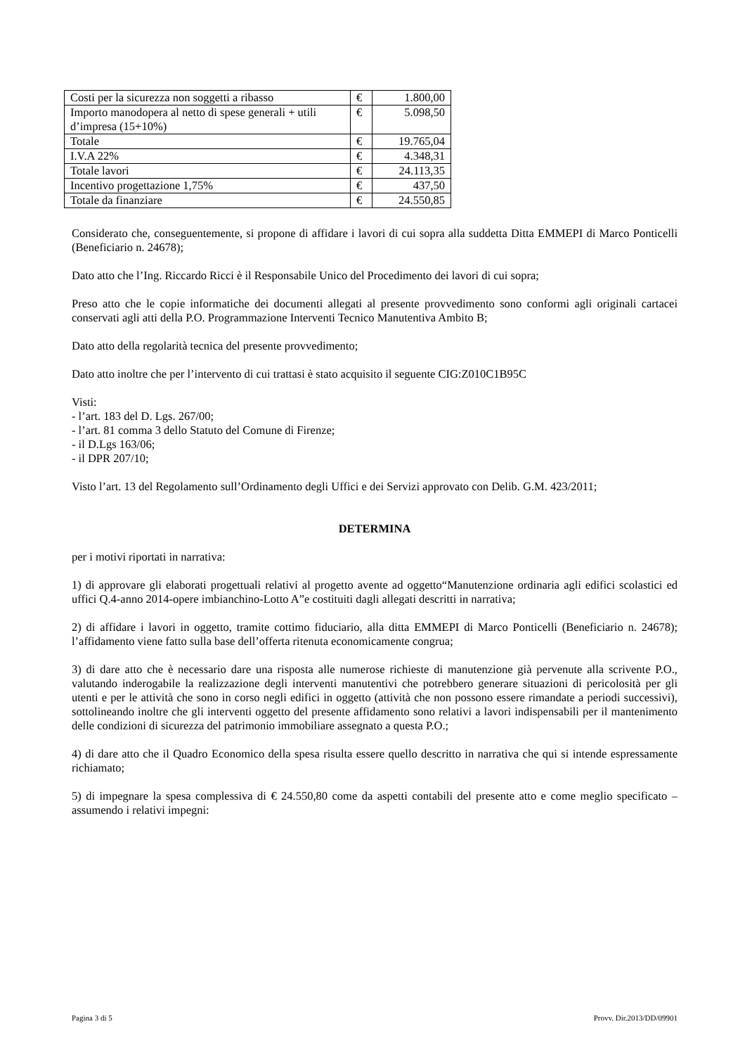| Costi per la sicurezza non soggetti a ribasso | € | 1.800,00 |
| Importo manodopera al netto di spese generali + utili d’impresa (15+10%) | € | 5.098,50 |
| Totale | € | 19.765,04 |
| I.V.A 22% | € | 4.348,31 |
| Totale lavori | € | 24.113,35 |
| Incentivo progettazione 1,75% | € | 437,50 |
| Totale da finanziare | € | 24.550,85 |
Considerato che, conseguentemente, si propone di affidare i lavori di cui sopra alla suddetta Ditta EMMEPI di Marco Ponticelli (Beneficiario n. 24678);
Dato atto che l’Ing. Riccardo Ricci è il Responsabile Unico del Procedimento dei lavori di cui sopra;
Preso atto che le copie informatiche dei documenti allegati al presente provvedimento sono conformi agli originali cartacei conservati agli atti della P.O. Programmazione Interventi Tecnico Manutentiva Ambito B;
Dato atto della regolarità tecnica del presente provvedimento;
Dato atto inoltre che per l’intervento di cui trattasi è stato acquisito il seguente CIG:Z010C1B95C
Visti:
- l’art. 183 del D. Lgs. 267/00;
- l’art. 81 comma 3 dello Statuto del Comune di Firenze;
- il D.Lgs 163/06;
- il DPR 207/10;
Visto l’art. 13 del Regolamento sull’Ordinamento degli Uffici e dei Servizi approvato con Delib. G.M. 423/2011;
DETERMINA
per i motivi riportati in narrativa:
1) di approvare gli elaborati progettuali relativi al progetto avente ad oggetto“Manutenzione ordinaria agli edifici scolastici ed uffici Q.4-anno 2014-opere imbianchino-Lotto A”e costituiti dagli allegati descritti in narrativa;
2) di affidare i lavori in oggetto, tramite cottimo fiduciario, alla ditta EMMEPI di Marco Ponticelli (Beneficiario n. 24678); l’affidamento viene fatto sulla base dell’offerta ritenuta economicamente congrua;
3) di dare atto che è necessario dare una risposta alle numerose richieste di manutenzione già pervenute alla scrivente P.O., valutando inderogabile la realizzazione degli interventi manutentivi che potrebbero generare situazioni di pericolosità per gli utenti e per le attività che sono in corso negli edifici in oggetto (attività che non possono essere rimandate a periodi successivi), sottolineando inoltre che gli interventi oggetto del presente affidamento sono relativi a lavori indispensabili per il mantenimento delle condizioni di sicurezza del patrimonio immobiliare assegnato a questa P.O.;
4) di dare atto che il Quadro Economico della spesa risulta essere quello descritto in narrativa che qui si intende espressamente richiamato;
5) di impegnare la spesa complessiva di € 24.550,80 come da aspetti contabili del presente atto e come meglio specificato – assumendo i relativi impegni:
Pagina 3 di 5 Provv. Dir.2013/DD/09901